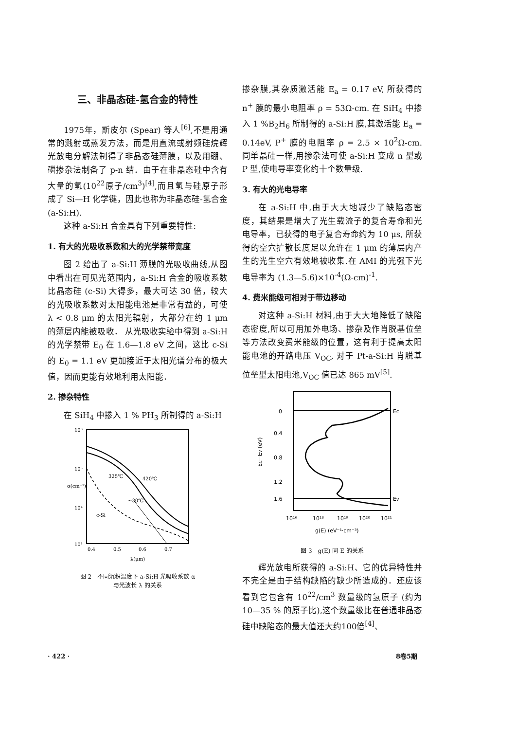三、非晶态硅-氢合金的特性
1975年，斯皮尔 (Spear) 等人<sup>[6]</sup>,不是用通常的溅射或蒸发方法，而是用直流或射频硅烷辉光放电分解法制得了非晶态硅薄膜，以及用硼、磷掺杂法制备了 p-n 结．由于在非晶态硅中含有大量的氢(10<sup>22</sup>原子/cm<sup>3</sup>)<sup>[4]</sup>,而且氢与硅原子形成了 Si—H 化学键，因此也称为非晶态硅-氢合金 (a-Si:H).
这种 a-Si:H 合金具有下列重要特性:
1. 有大的光吸收系数和大的光学禁带宽度
图 2 给出了 a-Si:H 薄膜的光吸收曲线,从图中看出在可见光范围内，a-Si:H 合金的吸收系数比晶态硅 (c-Si) 大得多，最大可达 30 倍，较大的光吸收系数对太阳能电池是非常有益的，可使 λ < 0.8 μm 的太阳光辐射，大部分在约 1 μm 的薄层内能被吸收． 从光吸收实验中得到 a-Si:H 的光学禁带 E<sub>0</sub> 在 1.6—1.8 eV 之间，这比 c-Si 的 E<sub>0</sub> = 1.1 eV 更加接近于太阳光谱分布的极大值，因而更能有效地利用太阳能．
2. 掺杂特性
在 SiH<sub>4</sub> 中掺入 1 % PH<sub>3</sub> 所制得的 a-Si:H
10⁶
10⁵
10⁴
10³
0.4
0.5
0.6
0.7
λ(μm)
α(cm⁻¹)
325℃
420℃
~30℃
c-Si
图 2　不同沉积温度下 a-Si:H 光吸收系数 α
与光波长 λ 的关系
掺杂膜,其杂质激活能 E<sub>a</sub> = 0.17 eV, 所获得的 n<sup>+</sup> 膜的最小电阻率 ρ = 53Ω-cm. 在 SiH<sub>4</sub> 中掺入 1 %B<sub>2</sub>H<sub>6</sub> 所制得的 a-Si:H 膜,其激活能 E<sub>a</sub> = 0.14eV, P<sup>+</sup> 膜的电阻率 ρ = 2.5 × 10<sup>2</sup>Ω-cm. 同单晶硅一样,用掺杂法可使 a-Si:H 变成 n 型或 P 型,使电导率变化约十个数量级.
3. 有大的光电导率
在 a-Si:H 中,由于大大地减少了缺陷态密度，其结果是增大了光生载流子的复合寿命和光电导率，已获得的电子复合寿命约为 10 μs, 所获得的空穴扩散长度足以允许在 1 μm 的薄层内产生的光生空穴有效地被收集.在 AMI 的光强下光电导率为 (1.3—5.6)×10<sup>-4</sup>(Ω-cm)<sup>-1</sup>.
4. 费米能级可相对于带边移动
对这种 a-Si:H 材料,由于大大地降低了缺陷态密度,所以可用加外电场、掺杂及作肖脱基位垒等方法改变费米能级的位置，这有利于提高太阳能电池的开路电压 V<sub>OC</sub>, 对于 Pt-a-Si:H 肖脱基位垒型太阳电池,V<sub>OC</sub> 值已达 865 mV<sup>[5]</sup>.
0
0.4
0.8
1.2
1.6
EC
EV
EC−EV (eV)
10¹⁶
10¹⁸
10¹⁹
10²⁰
10²¹
g(E) (eV⁻¹·cm⁻³)
图 3　g(E) 同 E 的关系
辉光放电所获得的 a-Si:H、它的优异特性并不完全是由于结构缺陷的缺少所造成的．还应该看到它包含有 10<sup>22</sup>/cm<sup>3</sup> 数量级的氢原子 (约为 10—35 % 的原子比),这个数量级比在普通非晶态硅中缺陷态的最大值还大约100倍<sup>[4]</sup>、
· 422 · 8卷5期